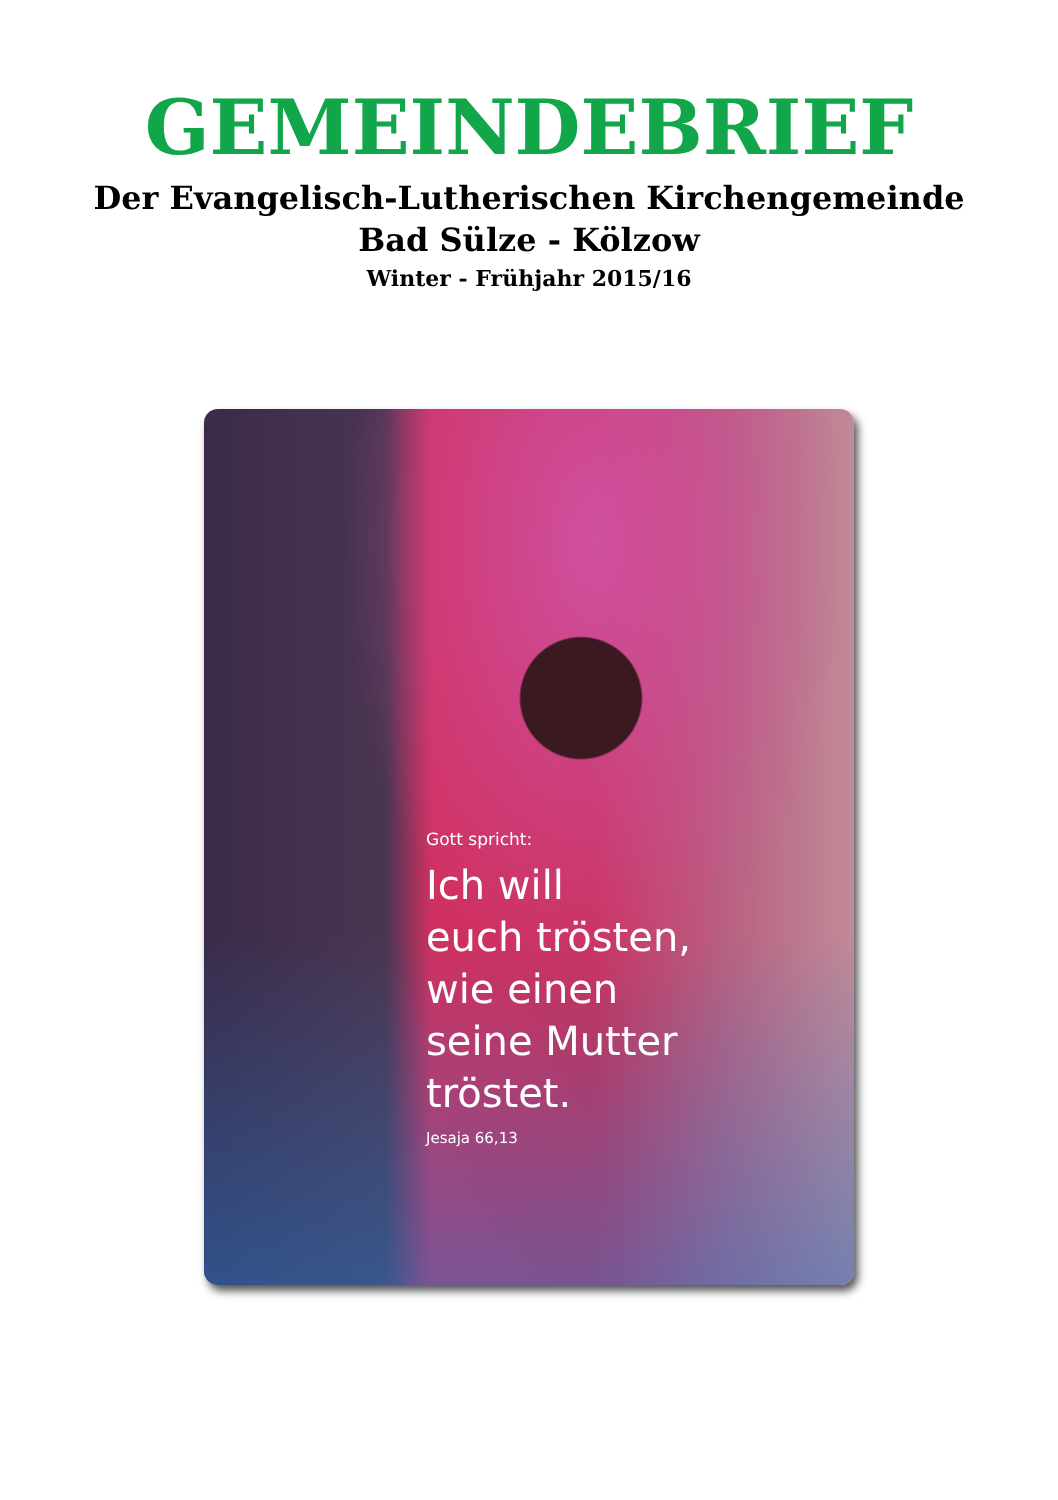GEMEINDEBRIEF
Der Evangelisch-Lutherischen Kirchengemeinde
Bad Sülze - Kölzow
Winter - Frühjahr 2015/16
Gott spricht:
Ich will
euch trösten,
wie einen
seine Mutter
tröstet.
Jesaja 66,13